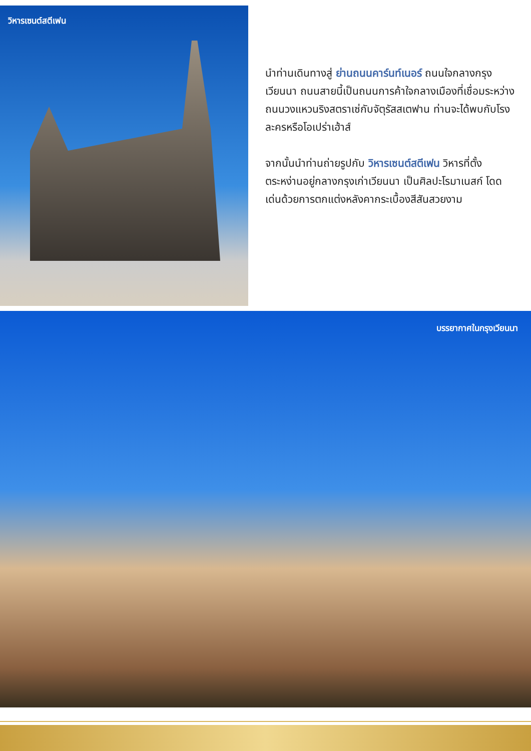วิหารเซนต์สตีเฟน
นำท่านเดินทางสู่ ย่านถนนคาร์นท์เนอร์ ถนนใจกลางกรุงเวียนนา ถนนสายนี้เป็นถนนการค้าใจกลางเมืองที่เชื่อมระหว่างถนนวงแหวนริงสตราเซ่กับจัตุรัสสเตฟาน ท่านจะได้พบกับโรงละครหรือโอเปร่าเฮ้าส์
จากนั้นนำท่านถ่ายรูปกับ วิหารเซนต์สตีเฟน วิหารที่ตั้งตระหง่านอยู่กลางกรุงเก่าเวียนนา เป็นศิลปะโรมาเนสก์ โดดเด่นด้วยการตกแต่งหลังคากระเบื้องสีสันสวยงาม
บรรยากาศในกรุงเวียนนา